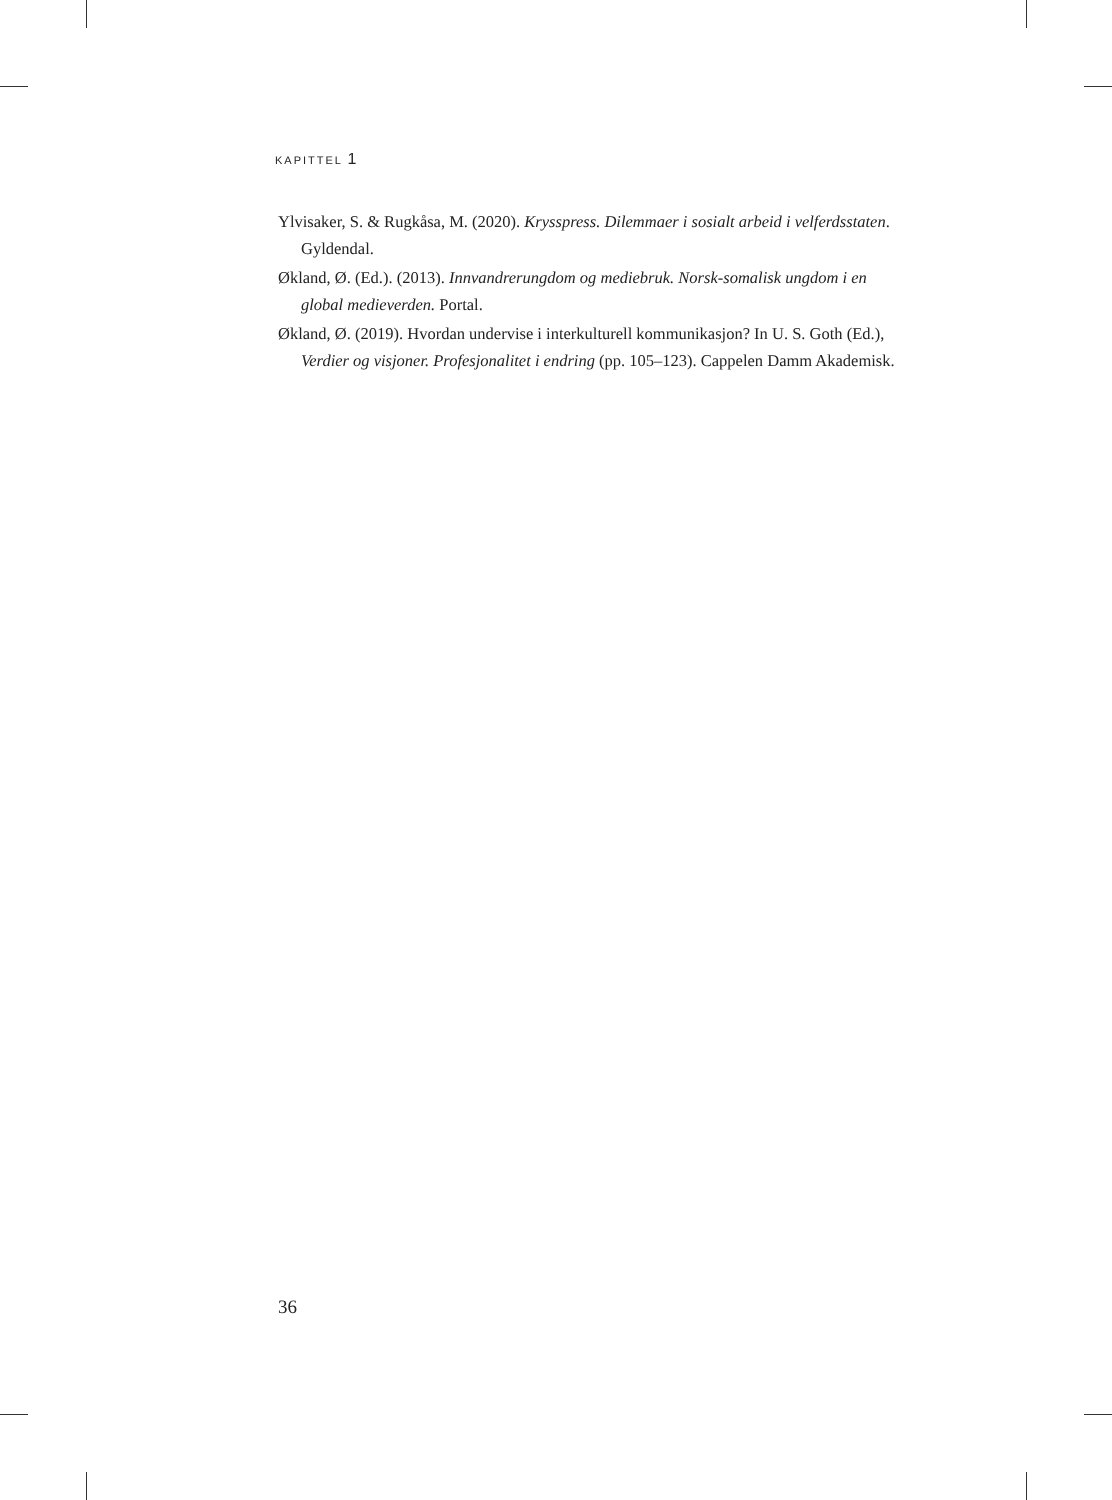KAPITTEL 1
Ylvisaker, S. & Rugkåsa, M. (2020). Krysspress. Dilemmaer i sosialt arbeid i velferdsstaten. Gyldendal.
Økland, Ø. (Ed.). (2013). Innvandrerungdom og mediebruk. Norsk-somalisk ungdom i en global medieverden. Portal.
Økland, Ø. (2019). Hvordan undervise i interkulturell kommunikasjon? In U. S. Goth (Ed.), Verdier og visjoner. Profesjonalitet i endring (pp. 105–123). Cappelen Damm Akademisk.
36